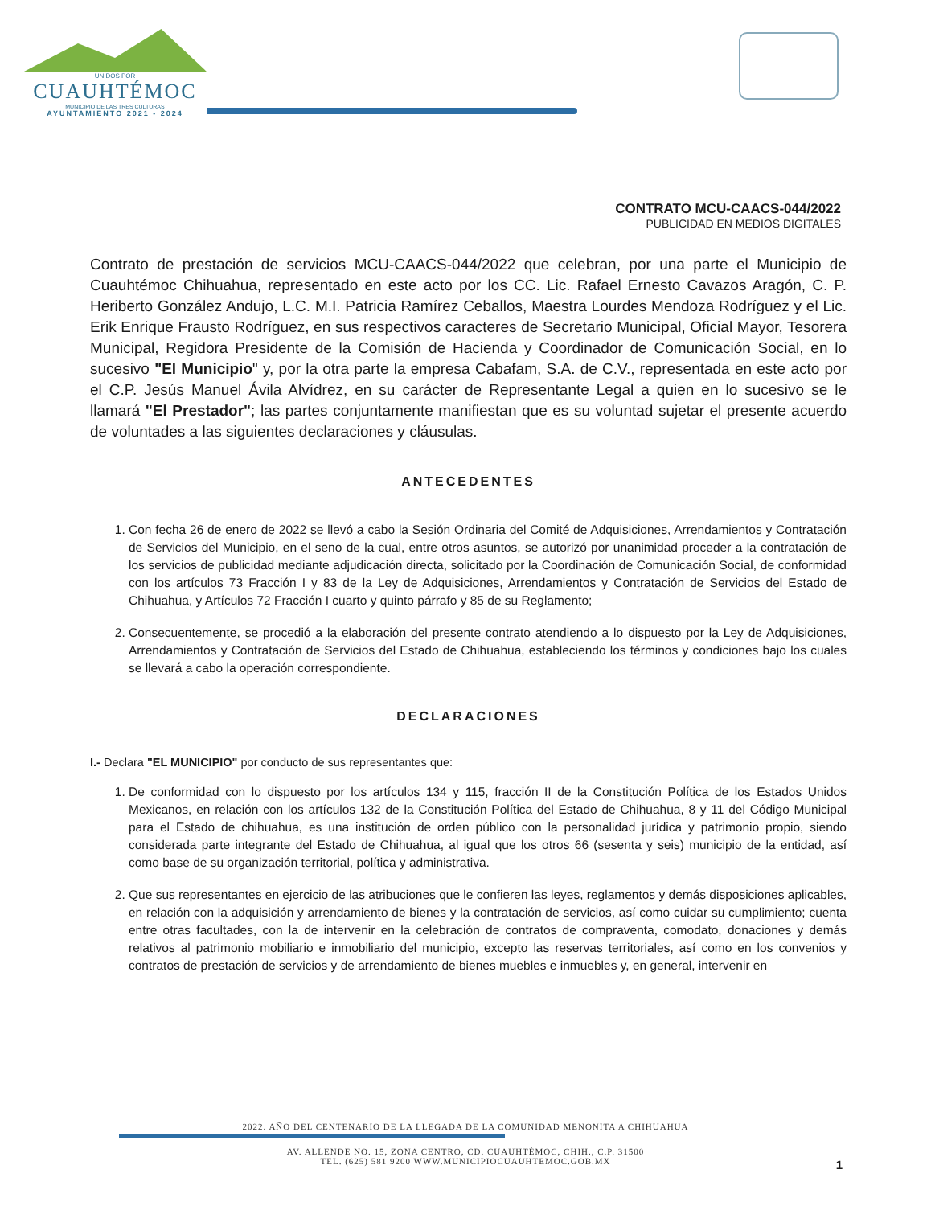UNIDOS POR
CUAUHTÉMOC
MUNICIPIO DE LAS TRES CULTURAS
AYUNTAMIENTO 2021 - 2024
CONTRATO MCU-CAACS-044/2022
PUBLICIDAD EN MEDIOS DIGITALES
Contrato de prestación de servicios MCU-CAACS-044/2022 que celebran, por una parte el Municipio de Cuauhtémoc Chihuahua, representado en este acto por los CC. Lic. Rafael Ernesto Cavazos Aragón, C. P. Heriberto González Andujo, L.C. M.I. Patricia Ramírez Ceballos, Maestra Lourdes Mendoza Rodríguez y el Lic. Erik Enrique Frausto Rodríguez, en sus respectivos caracteres de Secretario Municipal, Oficial Mayor, Tesorera Municipal, Regidora Presidente de la Comisión de Hacienda y Coordinador de Comunicación Social, en lo sucesivo "El Municipio" y, por la otra parte la empresa Cabafam, S.A. de C.V., representada en este acto por el C.P. Jesús Manuel Ávila Alvídrez, en su carácter de Representante Legal a quien en lo sucesivo se le llamará "El Prestador"; las partes conjuntamente manifiestan que es su voluntad sujetar el presente acuerdo de voluntades a las siguientes declaraciones y cláusulas.
ANTECEDENTES
1. Con fecha 26 de enero de 2022 se llevó a cabo la Sesión Ordinaria del Comité de Adquisiciones, Arrendamientos y Contratación de Servicios del Municipio, en el seno de la cual, entre otros asuntos, se autorizó por unanimidad proceder a la contratación de los servicios de publicidad mediante adjudicación directa, solicitado por la Coordinación de Comunicación Social, de conformidad con los artículos 73 Fracción I y 83 de la Ley de Adquisiciones, Arrendamientos y Contratación de Servicios del Estado de Chihuahua, y Artículos 72 Fracción I cuarto y quinto párrafo y 85 de su Reglamento;
2. Consecuentemente, se procedió a la elaboración del presente contrato atendiendo a lo dispuesto por la Ley de Adquisiciones, Arrendamientos y Contratación de Servicios del Estado de Chihuahua, estableciendo los términos y condiciones bajo los cuales se llevará a cabo la operación correspondiente.
DECLARACIONES
I.- Declara "EL MUNICIPIO" por conducto de sus representantes que:
1. De conformidad con lo dispuesto por los artículos 134 y 115, fracción II de la Constitución Política de los Estados Unidos Mexicanos, en relación con los artículos 132 de la Constitución Política del Estado de Chihuahua, 8 y 11 del Código Municipal para el Estado de chihuahua, es una institución de orden público con la personalidad jurídica y patrimonio propio, siendo considerada parte integrante del Estado de Chihuahua, al igual que los otros 66 (sesenta y seis) municipio de la entidad, así como base de su organización territorial, política y administrativa.
2. Que sus representantes en ejercicio de las atribuciones que le confieren las leyes, reglamentos y demás disposiciones aplicables, en relación con la adquisición y arrendamiento de bienes y la contratación de servicios, así como cuidar su cumplimiento; cuenta entre otras facultades, con la de intervenir en la celebración de contratos de compraventa, comodato, donaciones y demás relativos al patrimonio mobiliario e inmobiliario del municipio, excepto las reservas territoriales, así como en los convenios y contratos de prestación de servicios y de arrendamiento de bienes muebles e inmuebles y, en general, intervenir en
2022. AÑO DEL CENTENARIO DE LA LLEGADA DE LA COMUNIDAD MENONITA A CHIHUAHUA
AV. ALLENDE NO. 15, ZONA CENTRO, CD. CUAUHTÉMOC, CHIH., C.P. 31500
TEL. (625) 581 9200 WWW.MUNICIPIOCUAUHTEMOC.GOB.MX
1